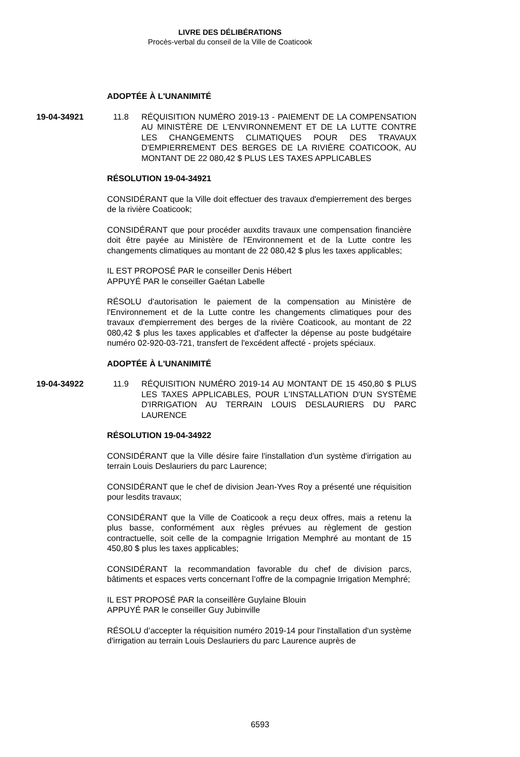LIVRE DES DÉLIBÉRATIONS
Procès-verbal du conseil de la Ville de Coaticook
ADOPTÉE À L'UNANIMITÉ
19-04-34921 11.8
RÉQUISITION NUMÉRO 2019-13 - PAIEMENT DE LA COMPENSATION AU MINISTÈRE DE L'ENVIRONNEMENT ET DE LA LUTTE CONTRE LES CHANGEMENTS CLIMATIQUES POUR DES TRAVAUX D'EMPIERREMENT DES BERGES DE LA RIVIÈRE COATICOOK, AU MONTANT DE 22 080,42 $ PLUS LES TAXES APPLICABLES
RÉSOLUTION 19-04-34921
CONSIDÉRANT que la Ville doit effectuer des travaux d'empierrement des berges de la rivière Coaticook;
CONSIDÉRANT que pour procéder auxdits travaux une compensation financière doit être payée au Ministère de l'Environnement et de la Lutte contre les changements climatiques au montant de 22 080,42 $ plus les taxes applicables;
IL EST PROPOSÉ PAR le conseiller Denis Hébert
APPUYÉ PAR le conseiller Gaétan Labelle
RÉSOLU d'autorisation le paiement de la compensation au Ministère de l'Environnement et de la Lutte contre les changements climatiques pour des travaux d'empierrement des berges de la rivière Coaticook, au montant de 22 080,42 $ plus les taxes applicables et d'affecter la dépense au poste budgétaire numéro 02-920-03-721, transfert de l'excédent affecté - projets spéciaux.
ADOPTÉE À L'UNANIMITÉ
19-04-34922 11.9
RÉQUISITION NUMÉRO 2019-14 AU MONTANT DE 15 450,80 $ PLUS LES TAXES APPLICABLES, POUR L'INSTALLATION D'UN SYSTÈME D'IRRIGATION AU TERRAIN LOUIS DESLAURIERS DU PARC LAURENCE
RÉSOLUTION 19-04-34922
CONSIDÉRANT que la Ville désire faire l'installation d'un système d'irrigation au terrain Louis Deslauriers du parc Laurence;
CONSIDÉRANT que le chef de division Jean-Yves Roy a présenté une réquisition pour lesdits travaux;
CONSIDÉRANT que la Ville de Coaticook a reçu deux offres, mais a retenu la plus basse, conformément aux règles prévues au règlement de gestion contractuelle, soit celle de la compagnie Irrigation Memphré au montant de 15 450,80 $ plus les taxes applicables;
CONSIDÉRANT la recommandation favorable du chef de division parcs, bâtiments et espaces verts concernant l’offre de la compagnie Irrigation Memphré;
IL EST PROPOSÉ PAR la conseillère Guylaine Blouin
APPUYÉ PAR le conseiller Guy Jubinville
RÉSOLU d’accepter la réquisition numéro 2019-14 pour l'installation d'un système d'irrigation au terrain Louis Deslauriers du parc Laurence auprès de
6593